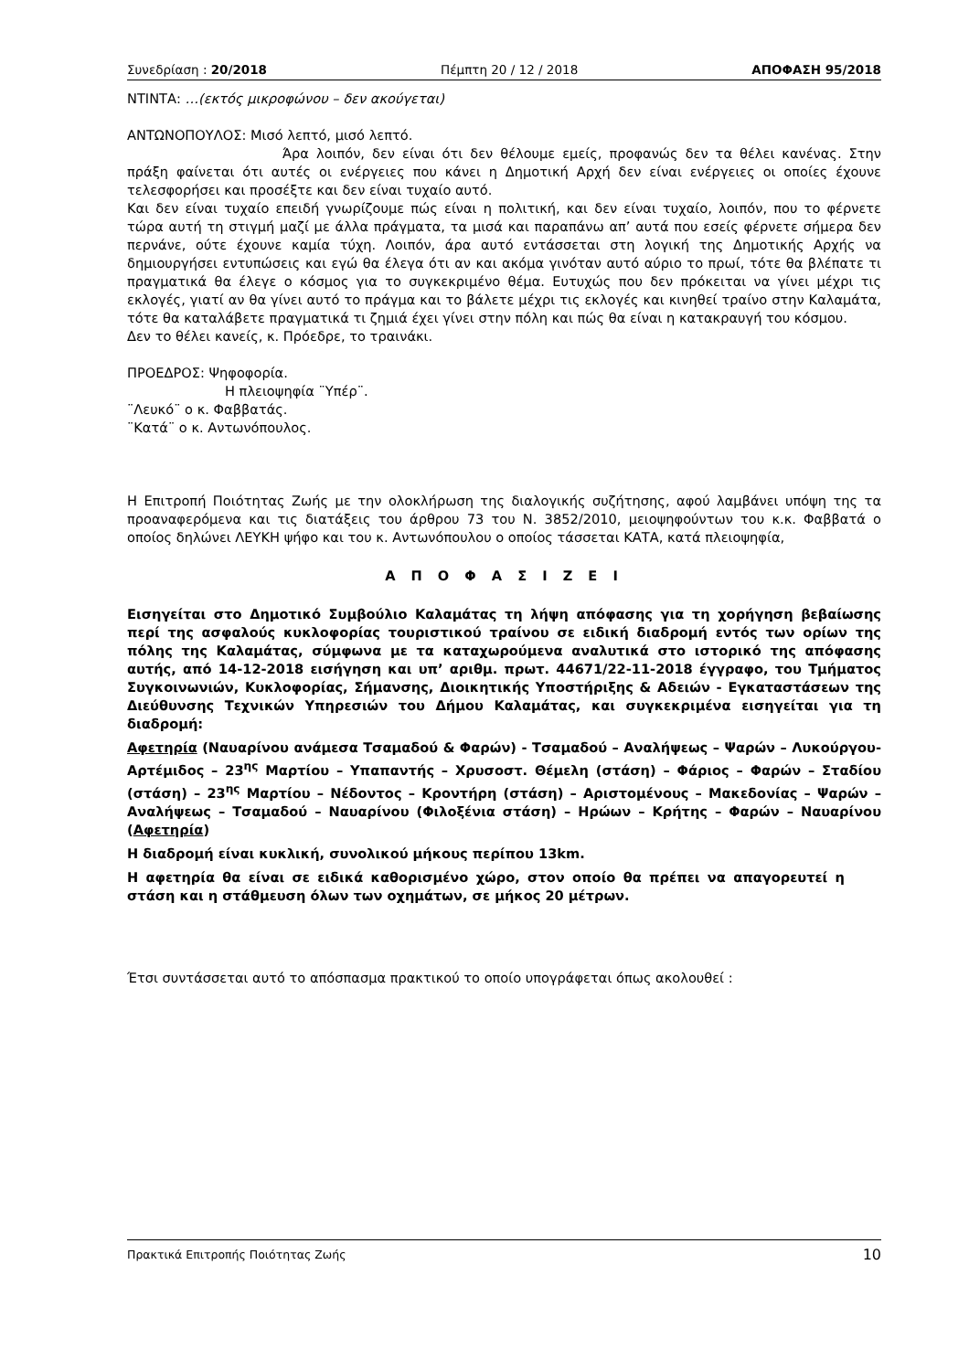Συνεδρίαση : 20/2018 Πέμπτη 20 / 12 / 2018 ΑΠΟΦΑΣΗ 95/2018
ΝΤΙΝΤΑ: …(εκτός μικροφώνου – δεν ακούγεται)
ΑΝΤΩΝΟΠΟΥΛΟΣ: Μισό λεπτό, μισό λεπτό.
Άρα λοιπόν, δεν είναι ότι δεν θέλουμε εμείς, προφανώς δεν τα θέλει κανένας. Στην πράξη φαίνεται ότι αυτές οι ενέργειες που κάνει η Δημοτική Αρχή δεν είναι ενέργειες οι οποίες έχουνε τελεσφορήσει και προσέξτε και δεν είναι τυχαίο αυτό.
Και δεν είναι τυχαίο επειδή γνωρίζουμε πώς είναι η πολιτική, και δεν είναι τυχαίο, λοιπόν, που το φέρνετε τώρα αυτή τη στιγμή μαζί με άλλα πράγματα, τα μισά και παραπάνω απ’ αυτά που εσείς φέρνετε σήμερα δεν περνάνε, ούτε έχουνε καμία τύχη. Λοιπόν, άρα αυτό εντάσσεται στη λογική της Δημοτικής Αρχής να δημιουργήσει εντυπώσεις και εγώ θα έλεγα ότι αν και ακόμα γινόταν αυτό αύριο το πρωί, τότε θα βλέπατε τι πραγματικά θα έλεγε ο κόσμος για το συγκεκριμένο θέμα. Ευτυχώς που δεν πρόκειται να γίνει μέχρι τις εκλογές, γιατί αν θα γίνει αυτό το πράγμα και το βάλετε μέχρι τις εκλογές και κινηθεί τραίνο στην Καλαμάτα, τότε θα καταλάβετε πραγματικά τι ζημιά έχει γίνει στην πόλη και πώς θα είναι η κατακραυγή του κόσμου.
Δεν το θέλει κανείς, κ. Πρόεδρε, το τραινάκι.
ΠΡΟΕΔΡΟΣ: Ψηφοφορία.
Η πλειοψηφία ¨Υπέρ¨.
¨Λευκό¨ ο κ. Φαββατάς.
¨Κατά¨ ο κ. Αντωνόπουλος.
Η Επιτροπή Ποιότητας Ζωής με την ολοκλήρωση της διαλογικής συζήτησης, αφού λαμβάνει υπόψη της τα προαναφερόμενα και τις διατάξεις του άρθρου 73 του Ν. 3852/2010, μειοψηφούντων του κ.κ. Φαββατά ο οποίος δηλώνει ΛΕΥΚΗ ψήφο και του κ. Αντωνόπουλου ο οποίος τάσσεται ΚΑΤΑ, κατά πλειοψηφία,
Α Π Ο Φ Α Σ Ι Ζ Ε Ι
Εισηγείται στο Δημοτικό Συμβούλιο Καλαμάτας τη λήψη απόφασης για τη χορήγηση βεβαίωσης περί της ασφαλούς κυκλοφορίας τουριστικού τραίνου σε ειδική διαδρομή εντός των ορίων της πόλης της Καλαμάτας, σύμφωνα με τα καταχωρούμενα αναλυτικά στο ιστορικό της απόφασης αυτής, από 14-12-2018 εισήγηση και υπ’ αριθμ. πρωτ. 44671/22-11-2018 έγγραφο, του Τμήματος Συγκοινωνιών, Κυκλοφορίας, Σήμανσης, Διοικητικής Υποστήριξης & Αδειών - Εγκαταστάσεων της Διεύθυνσης Τεχνικών Υπηρεσιών του Δήμου Καλαμάτας, και συγκεκριμένα εισηγείται για τη διαδρομή:
Αφετηρία (Ναυαρίνου ανάμεσα Τσαμαδού & Φαρών) - Τσαμαδού – Αναλήψεως – Ψαρών – Λυκούργου- Αρτέμιδος – 23<sup>ης</sup> Μαρτίου – Υπαπαντής – Χρυσοστ. Θέμελη (στάση) – Φάριος – Φαρών – Σταδίου (στάση) – 23<sup>ης</sup> Μαρτίου – Νέδοντος – Κροντήρη (στάση) – Αριστομένους – Μακεδονίας – Ψαρών – Αναλήψεως – Τσαμαδού – Ναυαρίνου (Φιλοξένια στάση) – Ηρώων – Κρήτης – Φαρών – Ναυαρίνου (Αφετηρία)
Η διαδρομή είναι κυκλική, συνολικού μήκους περίπου 13km.
Η αφετηρία θα είναι σε ειδικά καθορισμένο χώρο, στον οποίο θα πρέπει να απαγορευτεί η στάση και η στάθμευση όλων των οχημάτων, σε μήκος 20 μέτρων.
Έτσι συντάσσεται αυτό το απόσπασμα πρακτικού το οποίο υπογράφεται όπως ακολουθεί :
Πρακτικά Επιτροπής Ποιότητας Ζωής 10